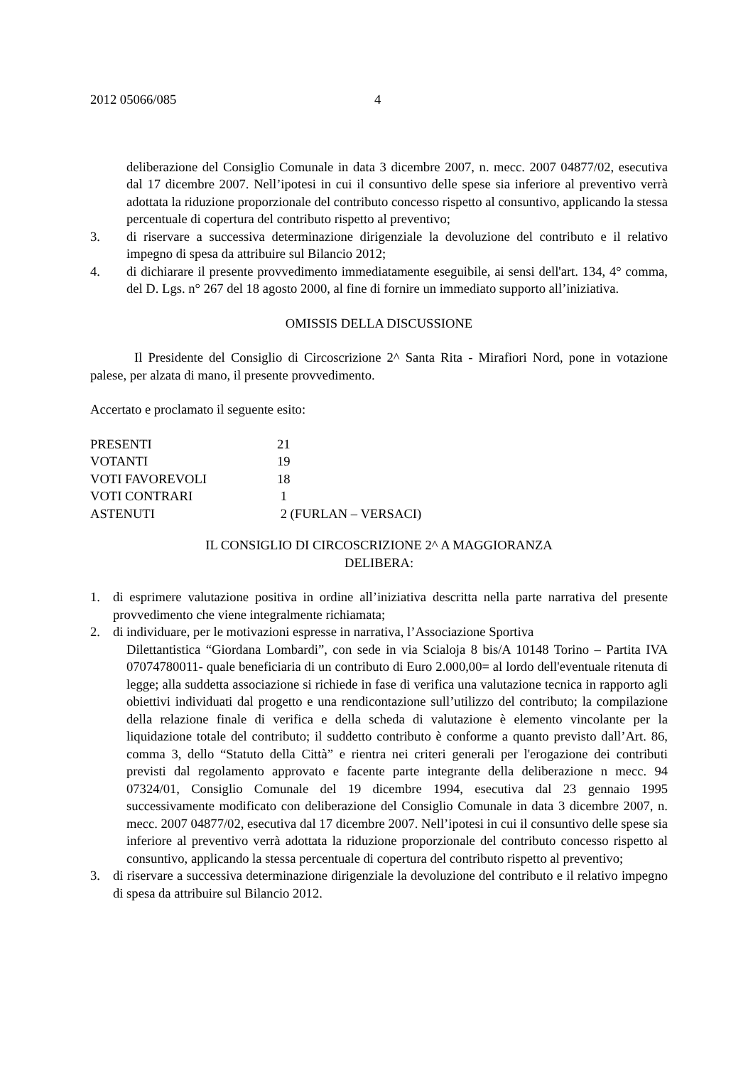2012 05066/085 4
deliberazione del Consiglio Comunale in data 3 dicembre 2007, n. mecc. 2007 04877/02, esecutiva dal 17 dicembre 2007. Nell’ipotesi in cui il consuntivo delle spese sia inferiore al preventivo verrà adottata la riduzione proporzionale del contributo concesso rispetto al consuntivo, applicando la stessa percentuale di copertura del contributo rispetto al preventivo;
3. di riservare a successiva determinazione dirigenziale la devoluzione del contributo e il relativo impegno di spesa da attribuire sul Bilancio 2012;
4. di dichiarare il presente provvedimento immediatamente eseguibile, ai sensi dell'art. 134, 4° comma, del D. Lgs. n° 267 del 18 agosto 2000, al fine di fornire un immediato supporto all’iniziativa.
OMISSIS DELLA DISCUSSIONE
Il Presidente del Consiglio di Circoscrizione 2^ Santa Rita - Mirafiori Nord, pone in votazione palese, per alzata di mano, il presente provvedimento.
Accertato e proclamato il seguente esito:
| PRESENTI | 21 |
| VOTANTI | 19 |
| VOTI FAVOREVOLI | 18 |
| VOTI CONTRARI | 1 |
| ASTENUTI | 2 (FURLAN – VERSACI) |
IL CONSIGLIO DI CIRCOSCRIZIONE 2^ A MAGGIORANZA
DELIBERA:
1. di esprimere valutazione positiva in ordine all’iniziativa descritta nella parte narrativa del presente provvedimento che viene integralmente richiamata;
2. di individuare, per le motivazioni espresse in narrativa, l’Associazione Sportiva
Dilettantistica “Giordana Lombardi”, con sede in via Scialoja 8 bis/A 10148 Torino – Partita IVA 07074780011- quale beneficiaria di un contributo di Euro 2.000,00= al lordo dell'eventuale ritenuta di legge; alla suddetta associazione si richiede in fase di verifica una valutazione tecnica in rapporto agli obiettivi individuati dal progetto e una rendicontazione sull’utilizzo del contributo; la compilazione della relazione finale di verifica e della scheda di valutazione è elemento vincolante per la liquidazione totale del contributo; il suddetto contributo è conforme a quanto previsto dall’Art. 86, comma 3, dello “Statuto della Città” e rientra nei criteri generali per l'erogazione dei contributi previsti dal regolamento approvato e facente parte integrante della deliberazione n mecc. 94 07324/01, Consiglio Comunale del 19 dicembre 1994, esecutiva dal 23 gennaio 1995 successivamente modificato con deliberazione del Consiglio Comunale in data 3 dicembre 2007, n. mecc. 2007 04877/02, esecutiva dal 17 dicembre 2007. Nell’ipotesi in cui il consuntivo delle spese sia inferiore al preventivo verrà adottata la riduzione proporzionale del contributo concesso rispetto al consuntivo, applicando la stessa percentuale di copertura del contributo rispetto al preventivo;
3. di riservare a successiva determinazione dirigenziale la devoluzione del contributo e il relativo impegno di spesa da attribuire sul Bilancio 2012.